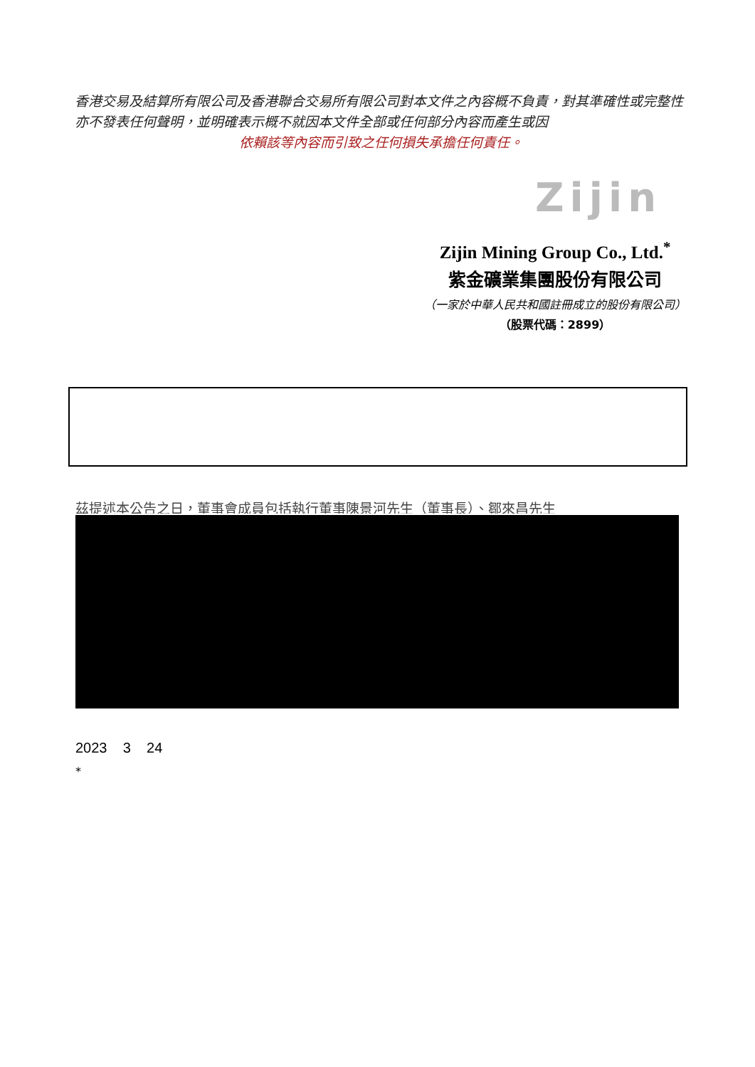香港交易及結算所有限公司及香港聯合交易所有限公司對本文件之內容概不負責，對其準確性或完整性亦不發表任何聲明，並明確表示概不就因本文件全部或任何部分內容而產生或因
依賴該等內容而引致之任何損失承擔任何責任。
Zijin
Zijin Mining Group Co., Ltd.<sup>*</sup>
紫金礦業集團股份有限公司
（一家於中華人民共和國註冊成立的股份有限公司）
（股票代碼：2899）
茲提述本公告之日，董事會成員包括執行董事陳景河先生（董事長）、鄒來昌先生
2023 3 24
*